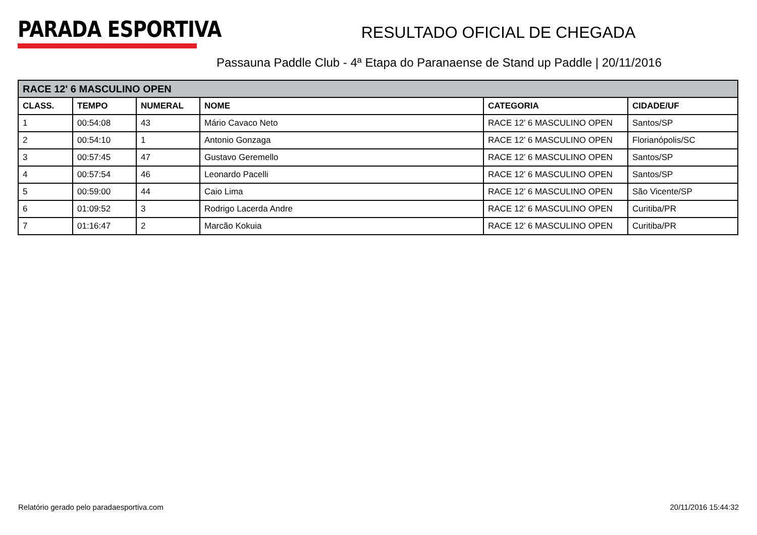PARADA ESPORTIVA
RESULTADO OFICIAL DE CHEGADA
Passauna Paddle Club - 4ª Etapa do Paranaense de Stand up Paddle | 20/11/2016
| RACE 12' 6 MASCULINO OPEN | | | | | |
| --- | --- | --- | --- | --- | --- |
| CLASS. | TEMPO | NUMERAL | NOME | CATEGORIA | CIDADE/UF |
| 1 | 00:54:08 | 43 | Mário Cavaco Neto | RACE 12’ 6 MASCULINO OPEN | Santos/SP |
| 2 | 00:54:10 | 1 | Antonio Gonzaga | RACE 12’ 6 MASCULINO OPEN | Florianópolis/SC |
| 3 | 00:57:45 | 47 | Gustavo Geremello | RACE 12’ 6 MASCULINO OPEN | Santos/SP |
| 4 | 00:57:54 | 46 | Leonardo Pacelli | RACE 12’ 6 MASCULINO OPEN | Santos/SP |
| 5 | 00:59:00 | 44 | Caio Lima | RACE 12’ 6 MASCULINO OPEN | São Vicente/SP |
| 6 | 01:09:52 | 3 | Rodrigo Lacerda Andre | RACE 12’ 6 MASCULINO OPEN | Curitiba/PR |
| 7 | 01:16:47 | 2 | Marcão Kokuia | RACE 12’ 6 MASCULINO OPEN | Curitiba/PR |
Relatório gerado pelo paradaesportiva.com 20/11/2016 15:44:32